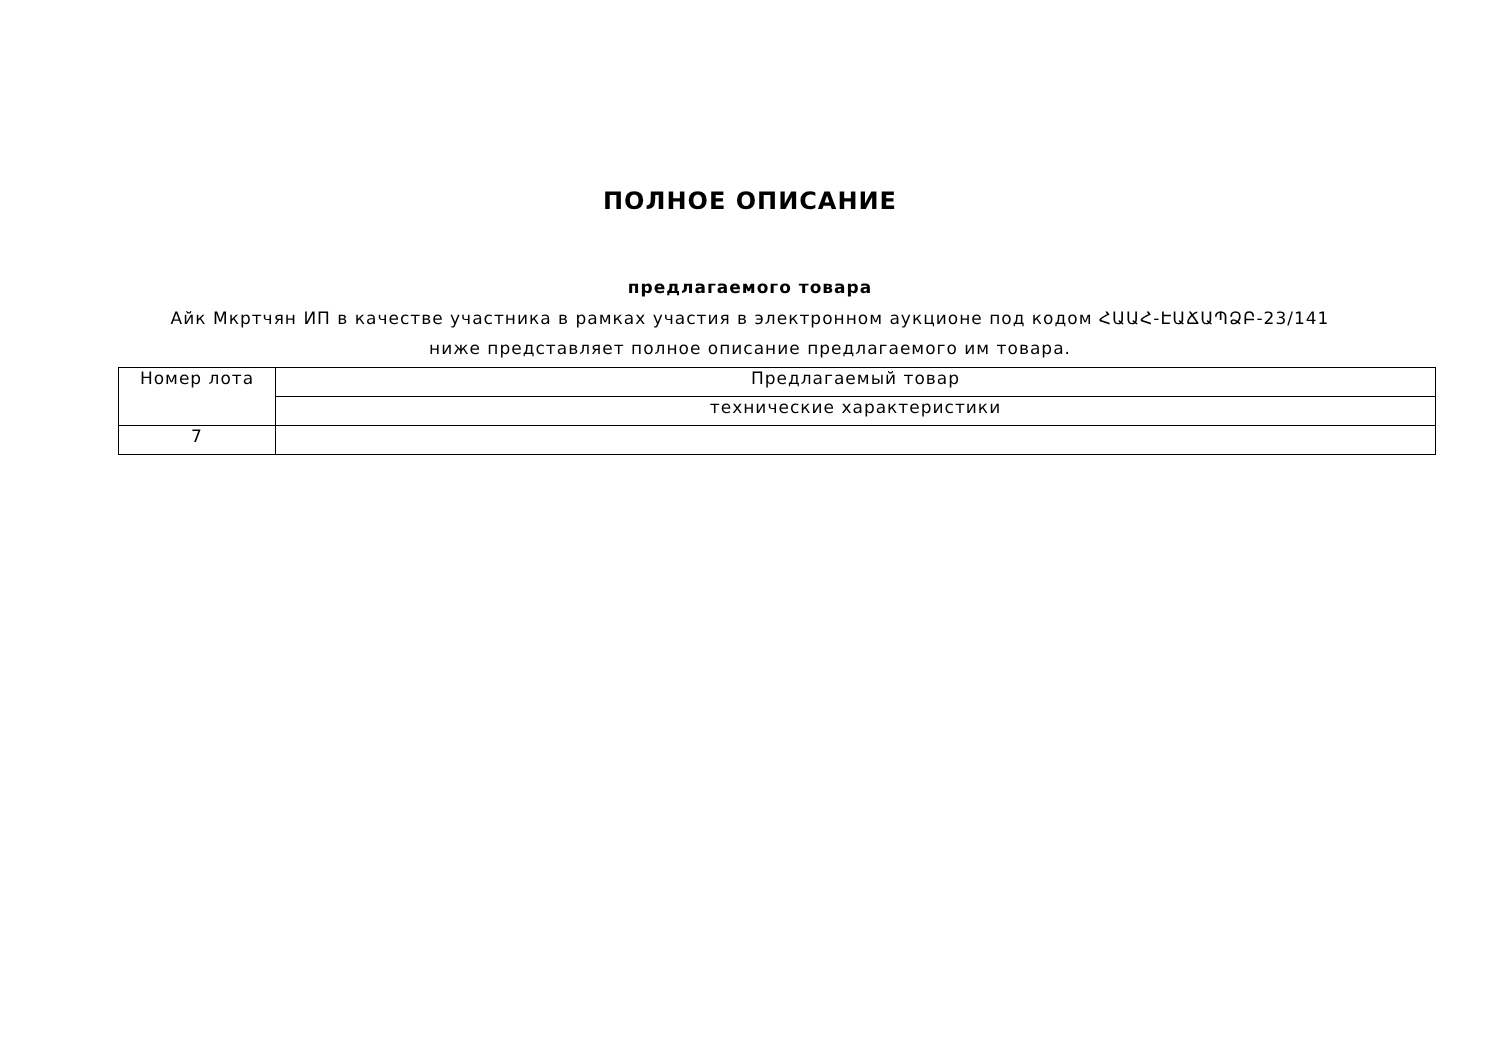ПОЛНОЕ ОПИСАНИЕ
предлагаемого товара
Айк Мкртчян ИП в качестве участника в рамках участия в электронном аукционе под кодом ՀԱԱՀ-ԷԱՃԱՊՁԲ-23/141 ниже представляет полное описание предлагаемого им товара.
| Номер лота | Предлагаемый товар |
| | технические характеристики |
| 7 | |